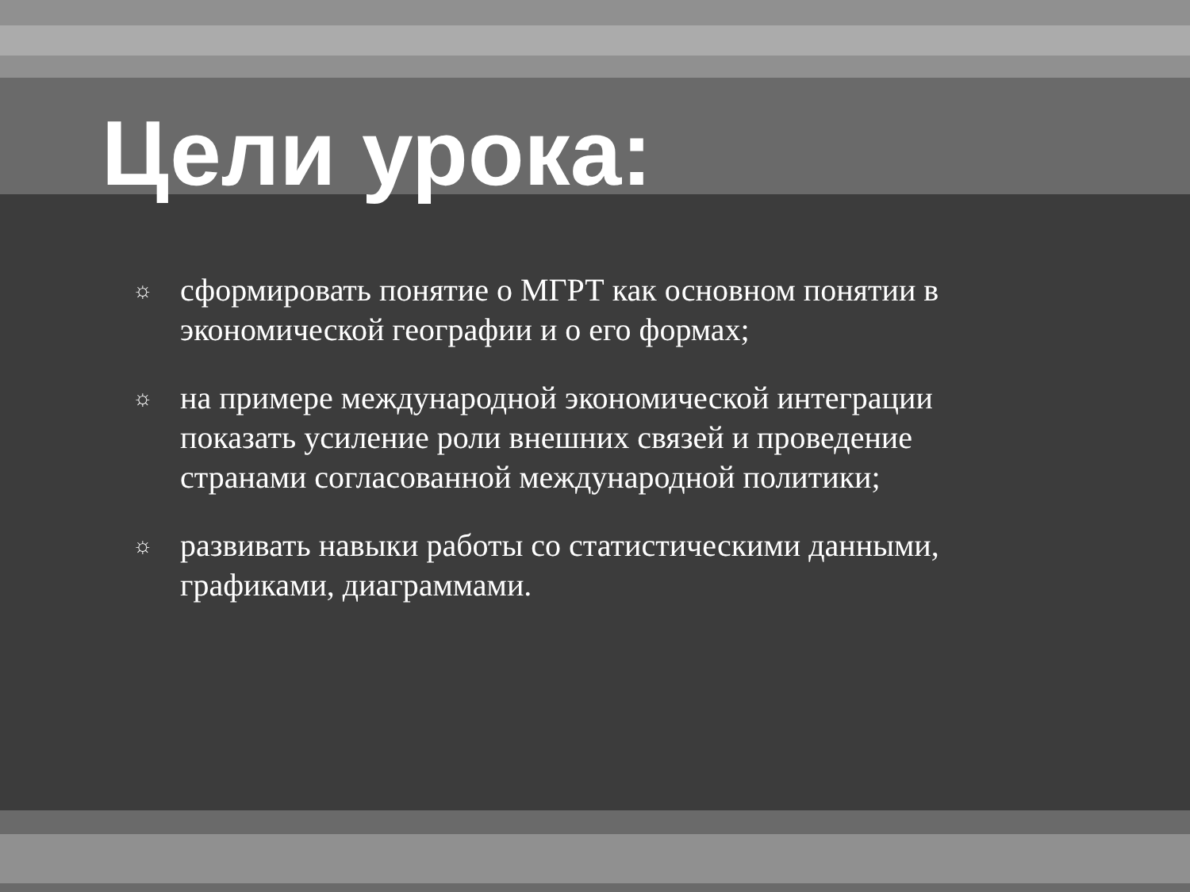Цели урока:
☼
сформировать понятие о МГРТ как основном понятии в экономической географии и о его формах;
☼
на примере международной экономической интеграции показать усиление роли внешних связей и проведение странами согласованной международной политики;
☼
развивать навыки работы со статистическими данными, графиками, диаграммами.